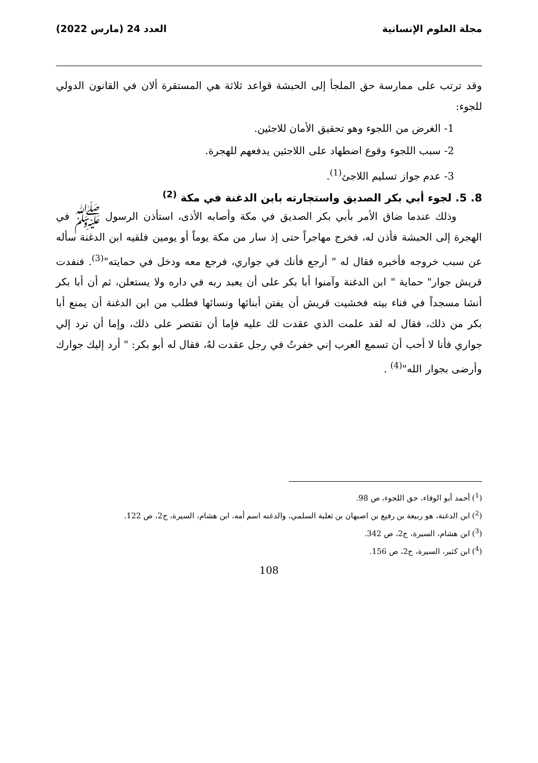مجلة العلوم الإنسانية العدد 24 (مارس 2022)
وقد ترتب على ممارسة حق الملجأ إلى الحبشة قواعد ثلاثة هي المستقرة ألان في القانون الدولي للجوء:
1- الغرض من اللجوء وهو تحقيق الأمان للاجئين.
2- سبب اللجوء وقوع اضطهاد على اللاجئين يدفعهم للهجرة.
3- عدم جواز تسليم اللاجئ<sup>(1)</sup>.
8. 5. لجوء أبي بكر الصديق واستجارته بابن الدغنة في مكة <sup>(2)</sup>
وذلك عندما ضاق الأمر بأبي بكر الصديق في مكة وأصابه الأذى، استأذن الرسول ﷺ في الهجرة إلى الحبشة فأذن له، فخرج مهاجراً حتى إذ سار من مكة يوماً أو يومين فلقيه ابن الدغنة سأله عن سبب خروجه فأخبره فقال له " أرجع فأنك في جواري، فرجع معه ودخل في حمايته"<sup>(3)</sup>. فنفدت قريش جوار" حماية " ابن الدغنة وآمنوا أبا بكر على أن يعبد ربه في داره ولا يستعلن، ثم أن أبا بكر أنشا مسجداً في فناء بيته فخشيت قريش أن يفتن أبنائها ونسائها فطلب من ابن الدغنة أن يمنع أبا بكر من ذلك، فقال له لقد علمت الذي عقدت لك عليه فإما أن تقتصر على ذلك، وإما أن ترد إلي جواري فأنا لا أحب أن تسمع العرب إني خفرتُ في رجل عقدت لهُ، فقال له أبو بكر: " أرد إليك جوارك وأرضى بجوار الله"<sup>(4)</sup> .
(<sup>1</sup>) أحمد أبو الوفاء، حق اللجوء، ص 98.
(<sup>2</sup>) ابن الدغنة، هو ربيعة بن رفيع بن اصبهان بن ثعلبة السلمي، والدغنه اسم أمه، ابن هشام، السيرة، ج2، ص 122.
(<sup>3</sup>) ابن هشام، السيرة، ج2، ص 342.
(<sup>4</sup>) ابن كثير، السيرة، ج2، ص 156.
108